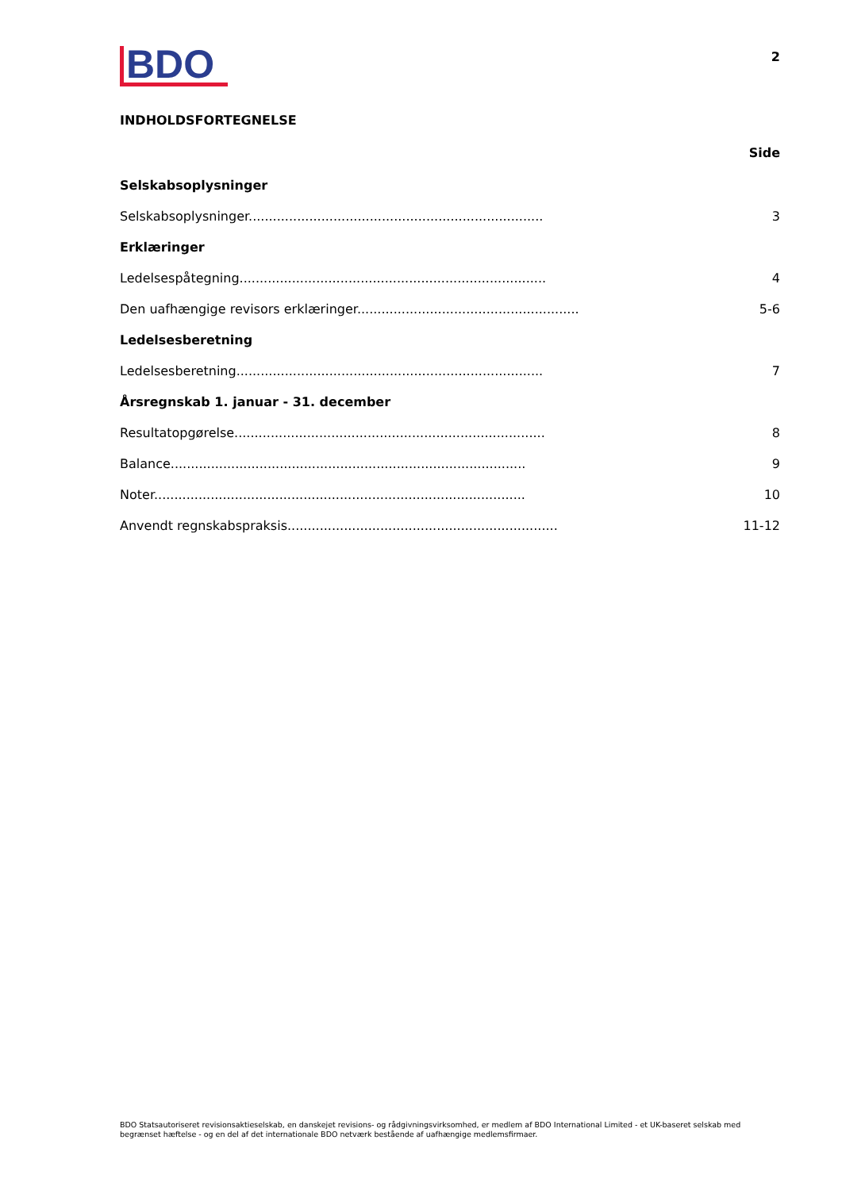BDO
2
INDHOLDSFORTEGNELSE
Side
Selskabsoplysninger
Selskabsoplysninger......................................................................... 3
Erklæringer
Ledelsespåtegning............................................................................ 4
Den uafhængige revisors erklæringer....................................................... 5-6
Ledelsesberetning
Ledelsesberetning............................................................................ 7
Årsregnskab 1. januar - 31. december
Resultatopgørelse............................................................................. 8
Balance........................................................................................ 9
Noter............................................................................................ 10
Anvendt regnskabspraksis................................................................... 11-12
BDO Statsautoriseret revisionsaktieselskab, en danskejet revisions- og rådgivningsvirksomhed, er medlem af BDO International Limited - et UK-baseret selskab med begrænset hæftelse - og en del af det internationale BDO netværk bestående af uafhængige medlemsfirmaer.